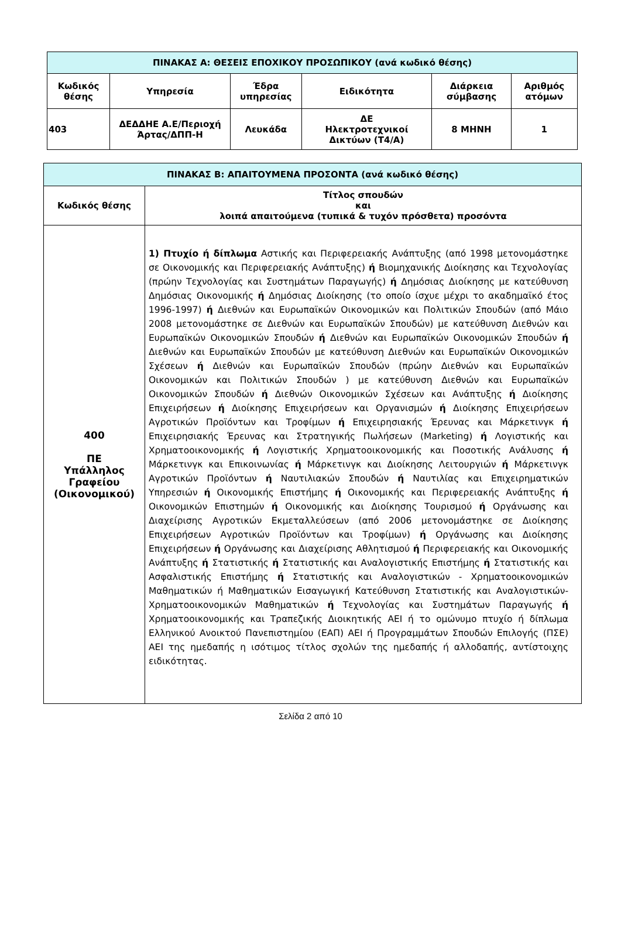| ΠΙΝΑΚΑΣ Α: ΘΕΣΕΙΣ ΕΠΟΧΙΚΟΥ ΠΡΟΣΩΠΙΚΟΥ (ανά κωδικό θέσης) | | | | | |
| --- | --- | --- | --- | --- | --- |
| Κωδικός θέσης | Υπηρεσία | Έδρα υπηρεσίας | Ειδικότητα | Διάρκεια σύμβασης | Αριθμός ατόμων |
| 403 | ΔΕΔΔΗΕ Α.Ε/Περιοχή Άρτας/ΔΠΠ-Η | Λευκάδα | ΔΕ Ηλεκτροτεχνικοί Δικτύων (Τ4/Α) | 8 ΜΗΝΗ | 1 |
| ΠΙΝΑΚΑΣ Β: ΑΠΑΙΤΟΥΜΕΝΑ ΠΡΟΣΟΝΤΑ (ανά κωδικό θέσης) | |
| --- | --- |
| Κωδικός θέσης | Τίτλος σπουδών και λοιπά απαιτούμενα (τυπικά & τυχόν πρόσθετα) προσόντα |
| 400 ΠΕ Υπάλληλος Γραφείου (Οικονομικού) | 1) Πτυχίο ή δίπλωμα Αστικής και Περιφερειακής Ανάπτυξης (από 1998 μετονομάστηκε σε Οικονομικής και Περιφερειακής Ανάπτυξης) ή Βιομηχανικής Διοίκησης και Τεχνολογίας (πρώην Τεχνολογίας και Συστημάτων Παραγωγής) ή Δημόσιας Διοίκησης με κατεύθυνση Δημόσιας Οικονομικής ή Δημόσιας Διοίκησης (το οποίο ίσχυε μέχρι το ακαδημαϊκό έτος 1996-1997) ή Διεθνών και Ευρωπαϊκών Οικονομικών και Πολιτικών Σπουδών (από Μάιο 2008 μετονομάστηκε σε Διεθνών και Ευρωπαϊκών Σπουδών) με κατεύθυνση Διεθνών και Ευρωπαϊκών Οικονομικών Σπουδών ή Διεθνών και Ευρωπαϊκών Οικονομικών Σπουδών ή Διεθνών και Ευρωπαϊκών Σπουδών με κατεύθυνση Διεθνών και Ευρωπαϊκών Οικονομικών Σχέσεων ή Διεθνών και Ευρωπαϊκών Σπουδών (πρώην Διεθνών και Ευρωπαϊκών Οικονομικών και Πολιτικών Σπουδών ) με κατεύθυνση Διεθνών και Ευρωπαϊκών Οικονομικών Σπουδών ή Διεθνών Οικονομικών Σχέσεων και Ανάπτυξης ή Διοίκησης Επιχειρήσεων ή Διοίκησης Επιχειρήσεων και Οργανισμών ή Διοίκησης Επιχειρήσεων Αγροτικών Προϊόντων και Τροφίμων ή Επιχειρησιακής Έρευνας και Μάρκετινγκ ή Επιχειρησιακής Έρευνας και Στρατηγικής Πωλήσεων (Marketing) ή Λογιστικής και Χρηματοοικονομικής ή Λογιστικής Χρηματοοικονομικής και Ποσοτικής Ανάλυσης ή Μάρκετινγκ και Επικοινωνίας ή Μάρκετινγκ και Διοίκησης Λειτουργιών ή Μάρκετινγκ Αγροτικών Προϊόντων ή Ναυτιλιακών Σπουδών ή Ναυτιλίας και Επιχειρηματικών Υπηρεσιών ή Οικονομικής Επιστήμης ή Οικονομικής και Περιφερειακής Ανάπτυξης ή Οικονομικών Επιστημών ή Οικονομικής και Διοίκησης Τουρισμού ή Οργάνωσης και Διαχείρισης Αγροτικών Εκμεταλλεύσεων (από 2006 μετονομάστηκε σε Διοίκησης Επιχειρήσεων Αγροτικών Προϊόντων και Τροφίμων) ή Οργάνωσης και Διοίκησης Επιχειρήσεων ή Οργάνωσης και Διαχείρισης Αθλητισμού ή Περιφερειακής και Οικονομικής Ανάπτυξης ή Στατιστικής ή Στατιστικής και Αναλογιστικής Επιστήμης ή Στατιστικής και Ασφαλιστικής Επιστήμης ή Στατιστικής και Αναλογιστικών - Χρηματοοικονομικών Μαθηματικών ή Μαθηματικών Εισαγωγική Κατεύθυνση Στατιστικής και Αναλογιστικών-Χρηματοοικονομικών Μαθηματικών ή Τεχνολογίας και Συστημάτων Παραγωγής ή Χρηματοοικονομικής και Τραπεζικής Διοικητικής ΑΕΙ ή το ομώνυμο πτυχίο ή δίπλωμα Ελληνικού Ανοικτού Πανεπιστημίου (ΕΑΠ) ΑΕΙ ή Προγραμμάτων Σπουδών Επιλογής (ΠΣΕ) ΑΕΙ της ημεδαπής η ισότιμος τίτλος σχολών της ημεδαπής ή αλλοδαπής, αντίστοιχης ειδικότητας. |
Σελίδα 2 από 10